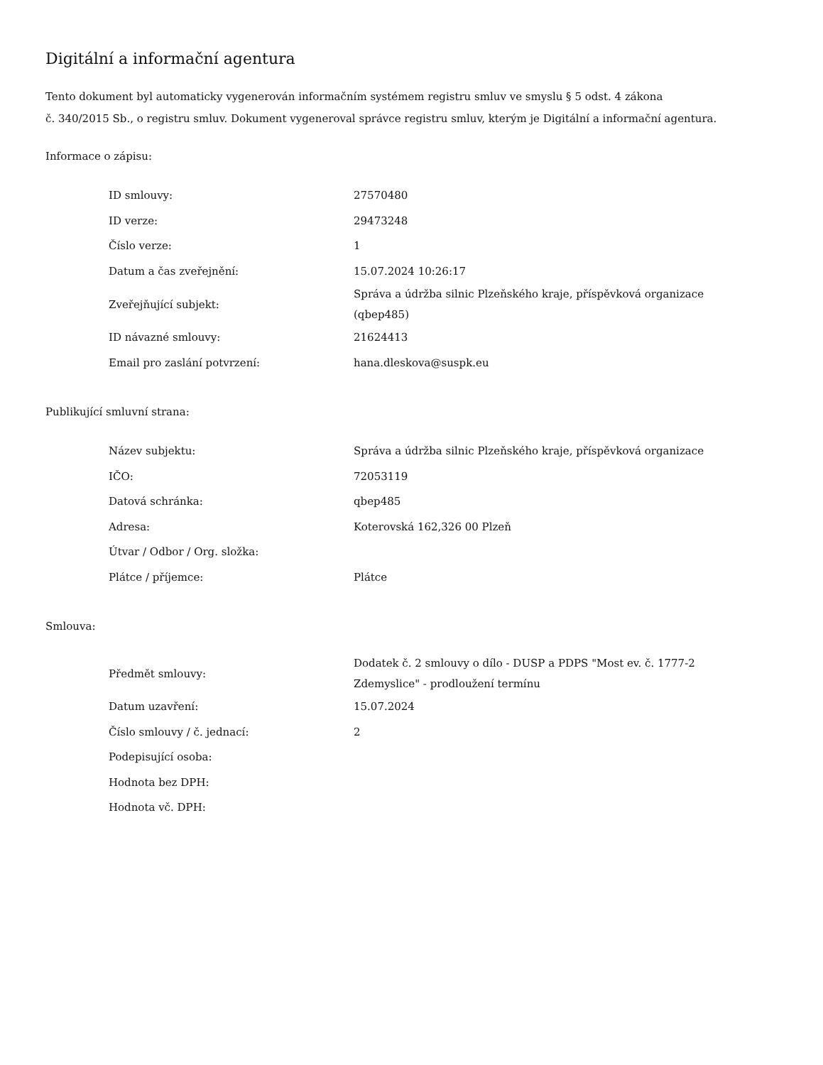Digitální a informační agentura
Tento dokument byl automaticky vygenerován informačním systémem registru smluv ve smyslu § 5 odst. 4 zákona
č. 340/2015 Sb., o registru smluv. Dokument vygeneroval správce registru smluv, kterým je Digitální a informační agentura.
Informace o zápisu:
| ID smlouvy: | 27570480 |
| ID verze: | 29473248 |
| Číslo verze: | 1 |
| Datum a čas zveřejnění: | 15.07.2024 10:26:17 |
| Zveřejňující subjekt: | Správa a údržba silnic Plzeňského kraje, příspěvková organizace (qbep485) |
| ID návazné smlouvy: | 21624413 |
| Email pro zaslání potvrzení: | hana.dleskova@suspk.eu |
Publikující smluvní strana:
| Název subjektu: | Správa a údržba silnic Plzeňského kraje, příspěvková organizace |
| IČO: | 72053119 |
| Datová schránka: | qbep485 |
| Adresa: | Koterovská 162,326 00 Plzeň |
| Útvar / Odbor / Org. složka: | |
| Plátce / příjemce: | Plátce |
Smlouva:
| Předmět smlouvy: | Dodatek č. 2 smlouvy o dílo - DUSP a PDPS "Most ev. č. 1777-2 Zdemyslice" - prodloužení termínu |
| Datum uzavření: | 15.07.2024 |
| Číslo smlouvy / č. jednací: | 2 |
| Podepisující osoba: | |
| Hodnota bez DPH: | |
| Hodnota vč. DPH: | |